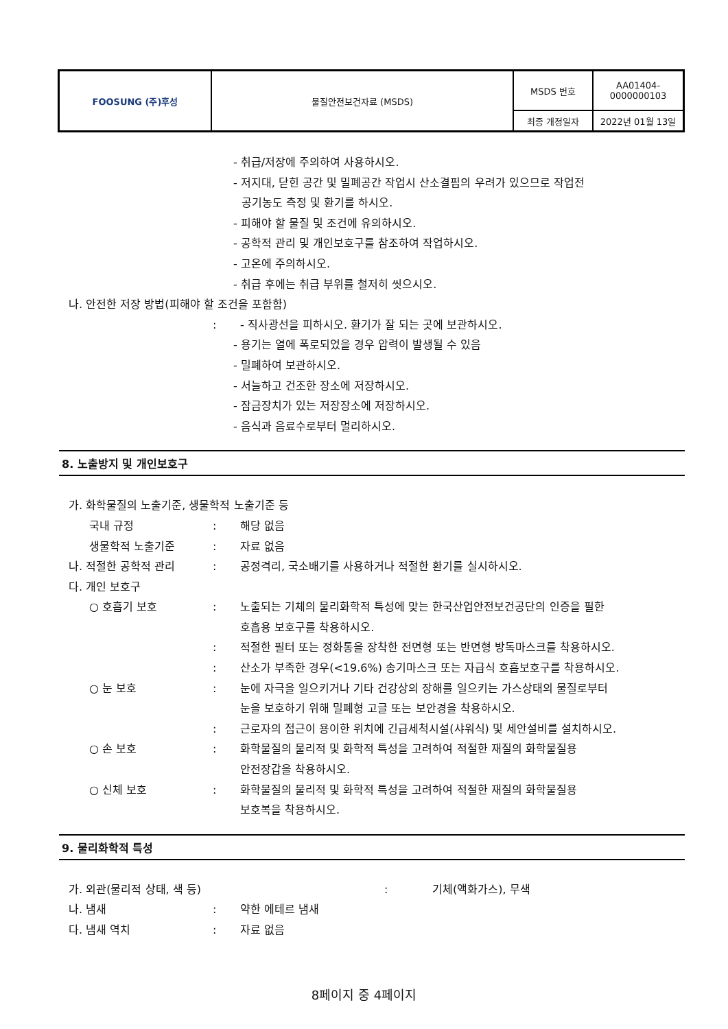| FOOSUNG (주)후성 | 물질안전보건자료 (MSDS) | MSDS 번호 | AA01404- 0000000103 |
| | | 최종 개정일자 | 2022년 01월 13일 |
- 취급/저장에 주의하여 사용하시오.
- 저지대, 닫힌 공간 및 밀폐공간 작업시 산소결핍의 우려가 있으므로 작업전
공기농도 측정 및 환기를 하시오.
- 피해야 할 물질 및 조건에 유의하시오.
- 공학적 관리 및 개인보호구를 참조하여 작업하시오.
- 고온에 주의하시오.
- 취급 후에는 취급 부위를 철저히 씻으시오.
나. 안전한 저장 방법(피해야 할 조건을 포함함)
: - 직사광선을 피하시오. 환기가 잘 되는 곳에 보관하시오.
- 용기는 열에 폭로되었을 경우 압력이 발생될 수 있음
- 밀폐하여 보관하시오.
- 서늘하고 건조한 장소에 저장하시오.
- 잠금장치가 있는 저장장소에 저장하시오.
- 음식과 음료수로부터 멀리하시오.
8. 노출방지 및 개인보호구
가. 화학물질의 노출기준, 생물학적 노출기준 등
국내 규정: 해당 없음
생물학적 노출기준: 자료 없음
나. 적절한 공학적 관리: 공정격리, 국소배기를 사용하거나 적절한 환기를 실시하시오.
다. 개인 보호구
○ 호흡기 보호: 노출되는 기체의 물리화학적 특성에 맞는 한국산업안전보건공단의 인증을 필한
호흡용 보호구를 착용하시오.
: 적절한 필터 또는 정화통을 장착한 전면형 또는 반면형 방독마스크를 착용하시오.
: 산소가 부족한 경우(<19.6%) 송기마스크 또는 자급식 호흡보호구를 착용하시오.
○ 눈 보호: 눈에 자극을 일으키거나 기타 건강상의 장해를 일으키는 가스상태의 물질로부터
눈을 보호하기 위해 밀폐형 고글 또는 보안경을 착용하시오.
: 근로자의 접근이 용이한 위치에 긴급세척시설(샤워식) 및 세안설비를 설치하시오.
○ 손 보호: 화학물질의 물리적 및 화학적 특성을 고려하여 적절한 재질의 화학물질용
안전장갑을 착용하시오.
○ 신체 보호: 화학물질의 물리적 및 화학적 특성을 고려하여 적절한 재질의 화학물질용
보호복을 착용하시오.
9. 물리화학적 특성
가. 외관(물리적 상태, 색 등): 기체(액화가스), 무색
나. 냄새: 약한 에테르 냄새
다. 냄새 역치: 자료 없음
8페이지 중 4페이지